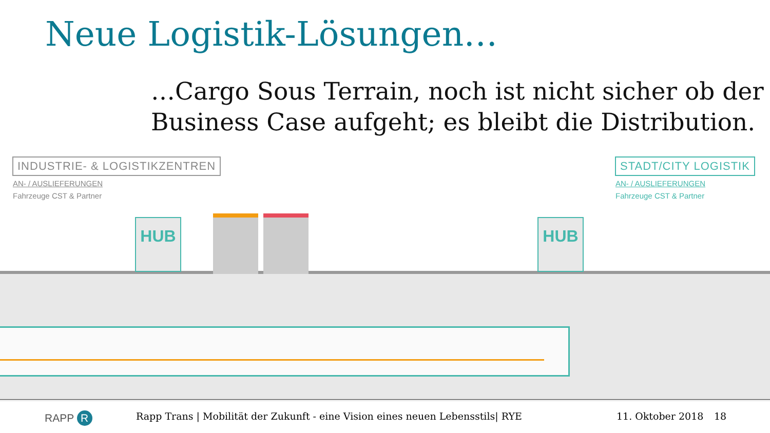Neue Logistik-Lösungen…
…Cargo Sous Terrain, noch ist nicht sicher ob der
Business Case aufgeht; es bleibt die Distribution.
INDUSTRIE- & LOGISTIKZENTREN
AN- / AUSLIEFERUNGEN
Fahrzeuge CST & Partner
STADT/CITY LOGISTIK
AN- / AUSLIEFERUNGEN
Fahrzeuge CST & Partner
HUB HUB
RAPP R
Rapp Trans | Mobilität der Zukunft - eine Vision eines neuen Lebensstils| RYE
11. Oktober 2018 18